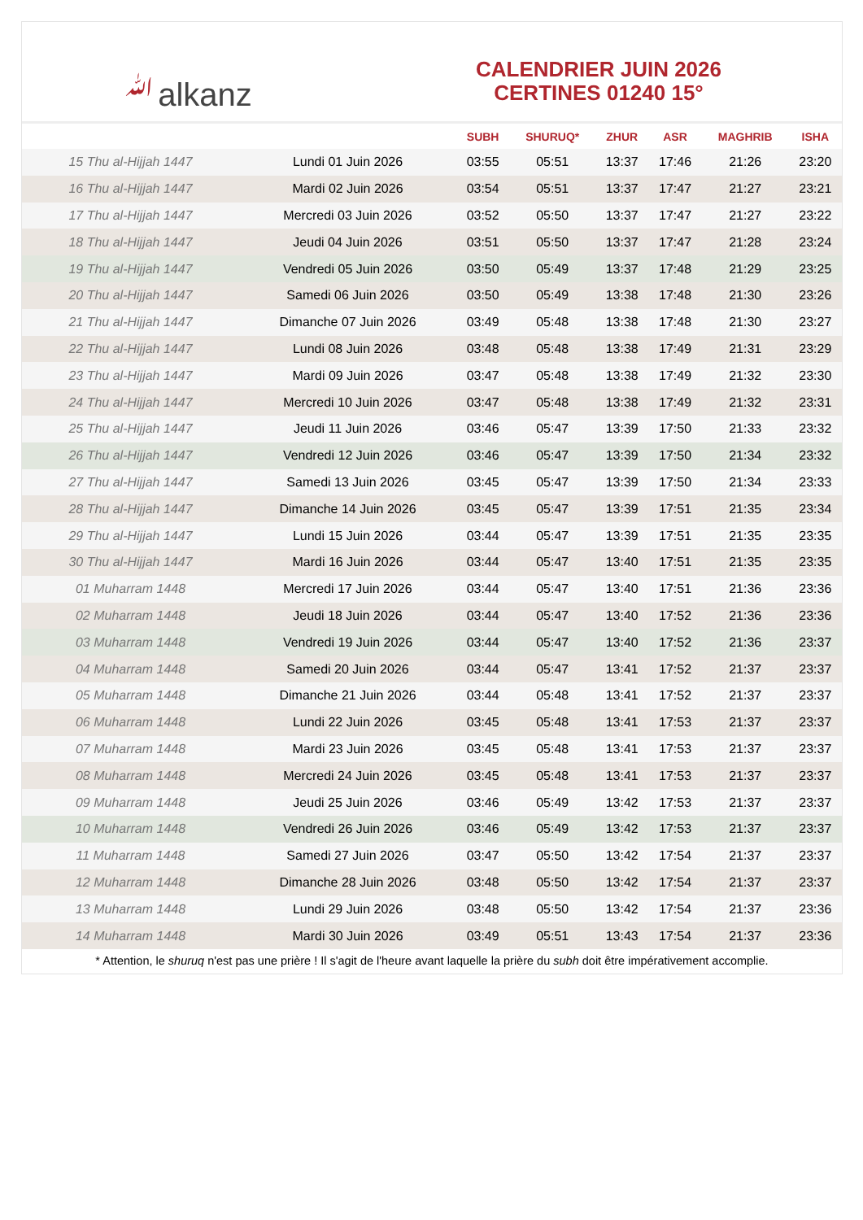ﷲalkanz
CALENDRIER JUIN 2026
CERTINES 01240 15°
| | | SUBH | SHURUQ* | ZHUR | ASR | MAGHRIB | ISHA |
| --- | --- | --- | --- | --- | --- | --- | --- |
| 15 Thu al-Hijjah 1447 | Lundi 01 Juin 2026 | 03:55 | 05:51 | 13:37 | 17:46 | 21:26 | 23:20 |
| 16 Thu al-Hijjah 1447 | Mardi 02 Juin 2026 | 03:54 | 05:51 | 13:37 | 17:47 | 21:27 | 23:21 |
| 17 Thu al-Hijjah 1447 | Mercredi 03 Juin 2026 | 03:52 | 05:50 | 13:37 | 17:47 | 21:27 | 23:22 |
| 18 Thu al-Hijjah 1447 | Jeudi 04 Juin 2026 | 03:51 | 05:50 | 13:37 | 17:47 | 21:28 | 23:24 |
| 19 Thu al-Hijjah 1447 | Vendredi 05 Juin 2026 | 03:50 | 05:49 | 13:37 | 17:48 | 21:29 | 23:25 |
| 20 Thu al-Hijjah 1447 | Samedi 06 Juin 2026 | 03:50 | 05:49 | 13:38 | 17:48 | 21:30 | 23:26 |
| 21 Thu al-Hijjah 1447 | Dimanche 07 Juin 2026 | 03:49 | 05:48 | 13:38 | 17:48 | 21:30 | 23:27 |
| 22 Thu al-Hijjah 1447 | Lundi 08 Juin 2026 | 03:48 | 05:48 | 13:38 | 17:49 | 21:31 | 23:29 |
| 23 Thu al-Hijjah 1447 | Mardi 09 Juin 2026 | 03:47 | 05:48 | 13:38 | 17:49 | 21:32 | 23:30 |
| 24 Thu al-Hijjah 1447 | Mercredi 10 Juin 2026 | 03:47 | 05:48 | 13:38 | 17:49 | 21:32 | 23:31 |
| 25 Thu al-Hijjah 1447 | Jeudi 11 Juin 2026 | 03:46 | 05:47 | 13:39 | 17:50 | 21:33 | 23:32 |
| 26 Thu al-Hijjah 1447 | Vendredi 12 Juin 2026 | 03:46 | 05:47 | 13:39 | 17:50 | 21:34 | 23:32 |
| 27 Thu al-Hijjah 1447 | Samedi 13 Juin 2026 | 03:45 | 05:47 | 13:39 | 17:50 | 21:34 | 23:33 |
| 28 Thu al-Hijjah 1447 | Dimanche 14 Juin 2026 | 03:45 | 05:47 | 13:39 | 17:51 | 21:35 | 23:34 |
| 29 Thu al-Hijjah 1447 | Lundi 15 Juin 2026 | 03:44 | 05:47 | 13:39 | 17:51 | 21:35 | 23:35 |
| 30 Thu al-Hijjah 1447 | Mardi 16 Juin 2026 | 03:44 | 05:47 | 13:40 | 17:51 | 21:35 | 23:35 |
| 01 Muharram 1448 | Mercredi 17 Juin 2026 | 03:44 | 05:47 | 13:40 | 17:51 | 21:36 | 23:36 |
| 02 Muharram 1448 | Jeudi 18 Juin 2026 | 03:44 | 05:47 | 13:40 | 17:52 | 21:36 | 23:36 |
| 03 Muharram 1448 | Vendredi 19 Juin 2026 | 03:44 | 05:47 | 13:40 | 17:52 | 21:36 | 23:37 |
| 04 Muharram 1448 | Samedi 20 Juin 2026 | 03:44 | 05:47 | 13:41 | 17:52 | 21:37 | 23:37 |
| 05 Muharram 1448 | Dimanche 21 Juin 2026 | 03:44 | 05:48 | 13:41 | 17:52 | 21:37 | 23:37 |
| 06 Muharram 1448 | Lundi 22 Juin 2026 | 03:45 | 05:48 | 13:41 | 17:53 | 21:37 | 23:37 |
| 07 Muharram 1448 | Mardi 23 Juin 2026 | 03:45 | 05:48 | 13:41 | 17:53 | 21:37 | 23:37 |
| 08 Muharram 1448 | Mercredi 24 Juin 2026 | 03:45 | 05:48 | 13:41 | 17:53 | 21:37 | 23:37 |
| 09 Muharram 1448 | Jeudi 25 Juin 2026 | 03:46 | 05:49 | 13:42 | 17:53 | 21:37 | 23:37 |
| 10 Muharram 1448 | Vendredi 26 Juin 2026 | 03:46 | 05:49 | 13:42 | 17:53 | 21:37 | 23:37 |
| 11 Muharram 1448 | Samedi 27 Juin 2026 | 03:47 | 05:50 | 13:42 | 17:54 | 21:37 | 23:37 |
| 12 Muharram 1448 | Dimanche 28 Juin 2026 | 03:48 | 05:50 | 13:42 | 17:54 | 21:37 | 23:37 |
| 13 Muharram 1448 | Lundi 29 Juin 2026 | 03:48 | 05:50 | 13:42 | 17:54 | 21:37 | 23:36 |
| 14 Muharram 1448 | Mardi 30 Juin 2026 | 03:49 | 05:51 | 13:43 | 17:54 | 21:37 | 23:36 |
* Attention, le shuruq n'est pas une prière ! Il s'agit de l'heure avant laquelle la prière du subh doit être impérativement accomplie.